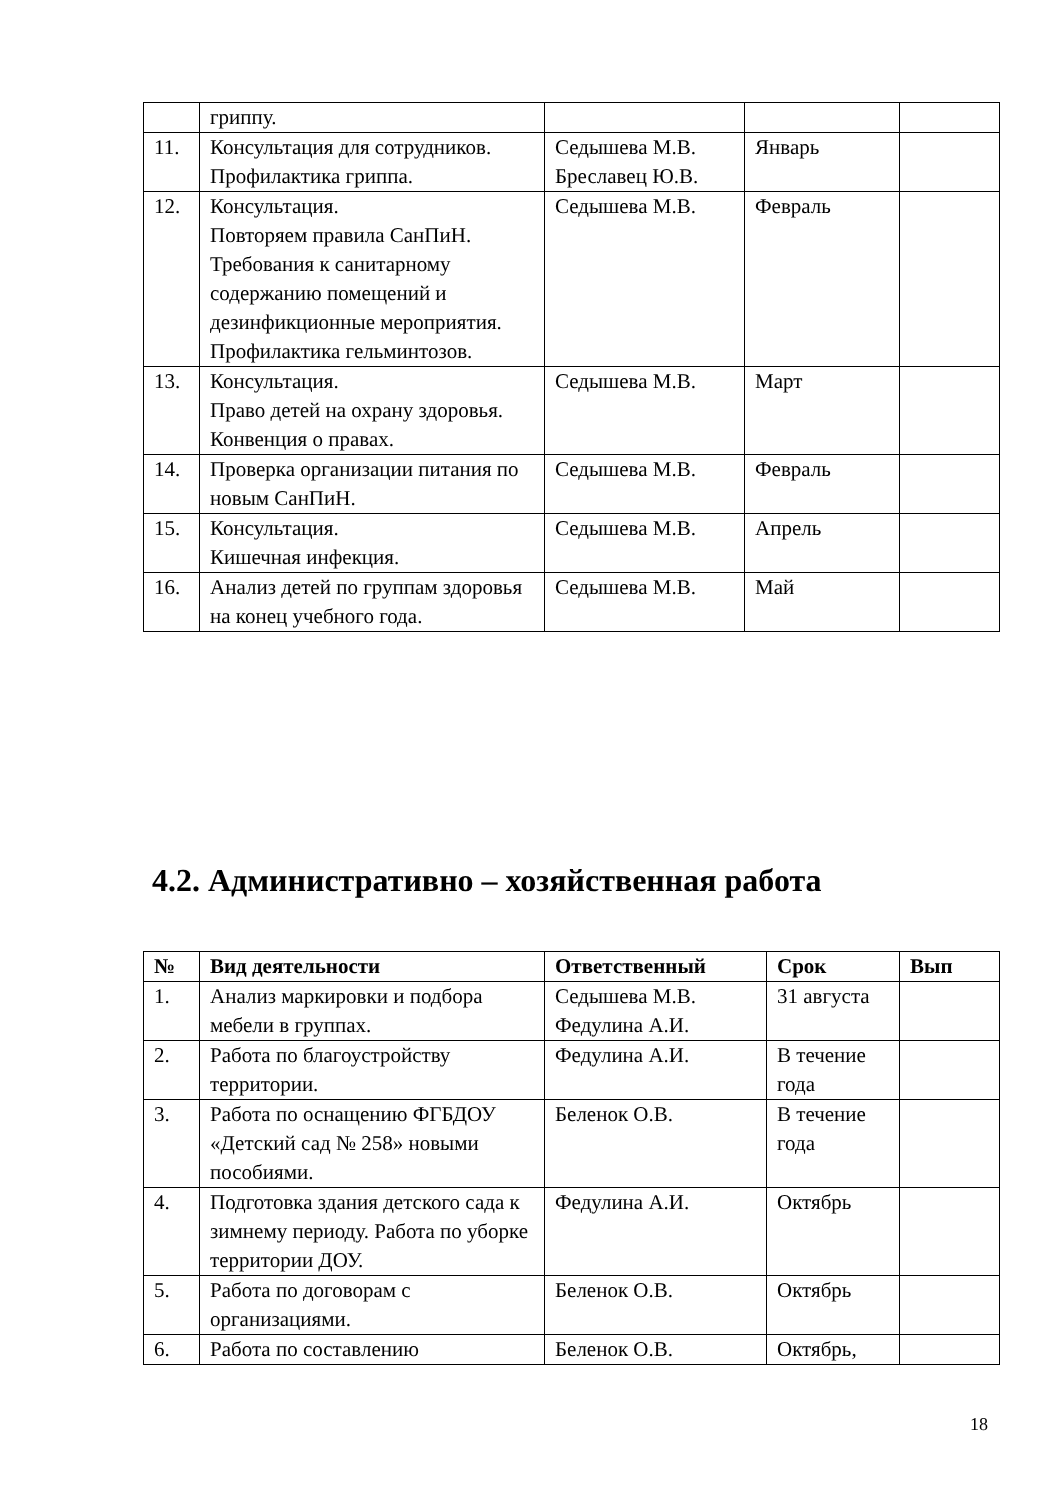| | гриппу. | | | |
| 11. | Консультация для сотрудников. Профилактика гриппа. | Седышева М.В. Бреславец Ю.В. | Январь | |
| 12. | Консультация. Повторяем правила СанПиН. Требования к санитарному содержанию помещений и дезинфикционные мероприятия. Профилактика гельминтозов. | Седышева М.В. | Февраль | |
| 13. | Консультация. Право детей на охрану здоровья. Конвенция о правах. | Седышева М.В. | Март | |
| 14. | Проверка организации питания по новым СанПиН. | Седышева М.В. | Февраль | |
| 15. | Консультация. Кишечная инфекция. | Седышева М.В. | Апрель | |
| 16. | Анализ детей по группам здоровья на конец учебного года. | Седышева М.В. | Май | |
4.2. Административно – хозяйственная работа
| № | Вид деятельности | Ответственный | Срок | Вып |
| --- | --- | --- | --- | --- |
| 1. | Анализ маркировки и подбора мебели в группах. | Седышева М.В. Федулина А.И. | 31 августа | |
| 2. | Работа по благоустройству территории. | Федулина А.И. | В течение года | |
| 3. | Работа по оснащению ФГБДОУ «Детский сад № 258» новыми пособиями. | Беленок О.В. | В течение года | |
| 4. | Подготовка здания детского сада к зимнему периоду. Работа по уборке территории ДОУ. | Федулина А.И. | Октябрь | |
| 5. | Работа по договорам с организациями. | Беленок О.В. | Октябрь | |
| 6. | Работа по составлению | Беленок О.В. | Октябрь, | |
18